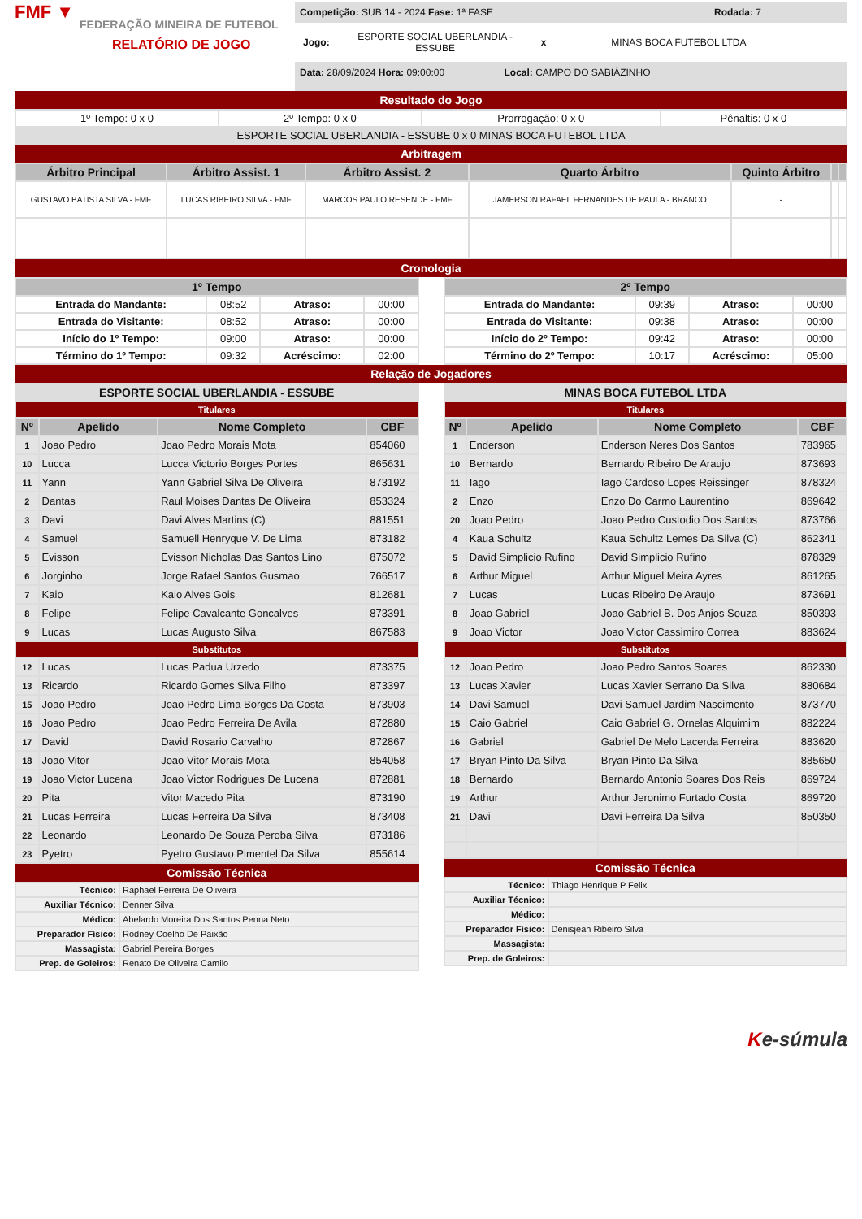FMF ▼
FEDERAÇÃO MINEIRA DE FUTEBOL
RELATÓRIO DE JOGO
Competição: SUB 14 - 2024 Fase: 1ª FASE Rodada: 7
Jogo: ESPORTE SOCIAL UBERLANDIA - ESSUBE x MINAS BOCA FUTEBOL LTDA
Data: 28/09/2024 Hora: 09:00:00 Local: CAMPO DO SABIÁZINHO
Resultado do Jogo
| 1º Tempo: 0 x 0 | 2º Tempo: 0 x 0 | Prorrogação: 0 x 0 | Pênaltis: 0 x 0 |
| ESPORTE SOCIAL UBERLANDIA - ESSUBE 0 x 0 MINAS BOCA FUTEBOL LTDA | | | |
Arbitragem
| Árbitro Principal | Árbitro Assist. 1 | Árbitro Assist. 2 | Quarto Árbitro | Quinto Árbitro | | |
| --- | --- | --- | --- | --- | --- | --- |
| GUSTAVO BATISTA SILVA - FMF | LUCAS RIBEIRO SILVA - FMF | MARCOS PAULO RESENDE - FMF | JAMERSON RAFAEL FERNANDES DE PAULA - BRANCO | - | | |
Cronologia
| 1º Tempo | | | |
| --- | --- | --- | --- |
| Entrada do Mandante: | 08:52 | Atraso: | 00:00 |
| Entrada do Visitante: | 08:52 | Atraso: | 00:00 |
| Início do 1º Tempo: | 09:00 | Atraso: | 00:00 |
| Término do 1º Tempo: | 09:32 | Acréscimo: | 02:00 |
| 2º Tempo | | | |
| --- | --- | --- | --- |
| Entrada do Mandante: | 09:39 | Atraso: | 00:00 |
| Entrada do Visitante: | 09:38 | Atraso: | 00:00 |
| Início do 2º Tempo: | 09:42 | Atraso: | 00:00 |
| Término do 2º Tempo: | 10:17 | Acréscimo: | 05:00 |
Relação de Jogadores
| ESPORTE SOCIAL UBERLANDIA - ESSUBE | | | |
| --- | --- | --- | --- |
| Titulares | | | |
| Nº | Apelido | Nome Completo | CBF |
| 1 | Joao Pedro | Joao Pedro Morais Mota | 854060 |
| 10 | Lucca | Lucca Victorio Borges Portes | 865631 |
| 11 | Yann | Yann Gabriel Silva De Oliveira | 873192 |
| 2 | Dantas | Raul Moises Dantas De Oliveira | 853324 |
| 3 | Davi | Davi Alves Martins (C) | 881551 |
| 4 | Samuel | Samuell Henryque V. De Lima | 873182 |
| 5 | Evisson | Evisson Nicholas Das Santos Lino | 875072 |
| 6 | Jorginho | Jorge Rafael Santos Gusmao | 766517 |
| 7 | Kaio | Kaio Alves Gois | 812681 |
| 8 | Felipe | Felipe Cavalcante Goncalves | 873391 |
| 9 | Lucas | Lucas Augusto Silva | 867583 |
| Substitutos | | | |
| 12 | Lucas | Lucas Padua Urzedo | 873375 |
| 13 | Ricardo | Ricardo Gomes Silva Filho | 873397 |
| 15 | Joao Pedro | Joao Pedro Lima Borges Da Costa | 873903 |
| 16 | Joao Pedro | Joao Pedro Ferreira De Avila | 872880 |
| 17 | David | David Rosario Carvalho | 872867 |
| 18 | Joao Vitor | Joao Vitor Morais Mota | 854058 |
| 19 | Joao Victor Lucena | Joao Victor Rodrigues De Lucena | 872881 |
| 20 | Pita | Vitor Macedo Pita | 873190 |
| 21 | Lucas Ferreira | Lucas Ferreira Da Silva | 873408 |
| 22 | Leonardo | Leonardo De Souza Peroba Silva | 873186 |
| 23 | Pyetro | Pyetro Gustavo Pimentel Da Silva | 855614 |
Comissão Técnica
| Técnico: | Raphael Ferreira De Oliveira |
| Auxiliar Técnico: | Denner Silva |
| Médico: | Abelardo Moreira Dos Santos Penna Neto |
| Preparador Físico: | Rodney Coelho De Paixão |
| Massagista: | Gabriel Pereira Borges |
| Prep. de Goleiros: | Renato De Oliveira Camilo |
| MINAS BOCA FUTEBOL LTDA | | | |
| --- | --- | --- | --- |
| Titulares | | | |
| Nº | Apelido | Nome Completo | CBF |
| 1 | Enderson | Enderson Neres Dos Santos | 783965 |
| 10 | Bernardo | Bernardo Ribeiro De Araujo | 873693 |
| 11 | Iago | Iago Cardoso Lopes Reissinger | 878324 |
| 2 | Enzo | Enzo Do Carmo Laurentino | 869642 |
| 20 | Joao Pedro | Joao Pedro Custodio Dos Santos | 873766 |
| 4 | Kaua Schultz | Kaua Schultz Lemes Da Silva (C) | 862341 |
| 5 | David Simplicio Rufino | David Simplicio Rufino | 878329 |
| 6 | Arthur Miguel | Arthur Miguel Meira Ayres | 861265 |
| 7 | Lucas | Lucas Ribeiro De Araujo | 873691 |
| 8 | Joao Gabriel | Joao Gabriel B. Dos Anjos Souza | 850393 |
| 9 | Joao Victor | Joao Victor Cassimiro Correa | 883624 |
| Substitutos | | | |
| 12 | Joao Pedro | Joao Pedro Santos Soares | 862330 |
| 13 | Lucas Xavier | Lucas Xavier Serrano Da Silva | 880684 |
| 14 | Davi Samuel | Davi Samuel Jardim Nascimento | 873770 |
| 15 | Caio Gabriel | Caio Gabriel G. Ornelas Alquimim | 882224 |
| 16 | Gabriel | Gabriel De Melo Lacerda Ferreira | 883620 |
| 17 | Bryan Pinto Da Silva | Bryan Pinto Da Silva | 885650 |
| 18 | Bernardo | Bernardo Antonio Soares Dos Reis | 869724 |
| 19 | Arthur | Arthur Jeronimo Furtado Costa | 869720 |
| 21 | Davi | Davi Ferreira Da Silva | 850350 |
Comissão Técnica
| Técnico: | Thiago Henrique P Felix |
| Auxiliar Técnico: | |
| Médico: | |
| Preparador Físico: | Denisjean Ribeiro Silva |
| Massagista: | |
| Prep. de Goleiros: | |
Ke-súmula